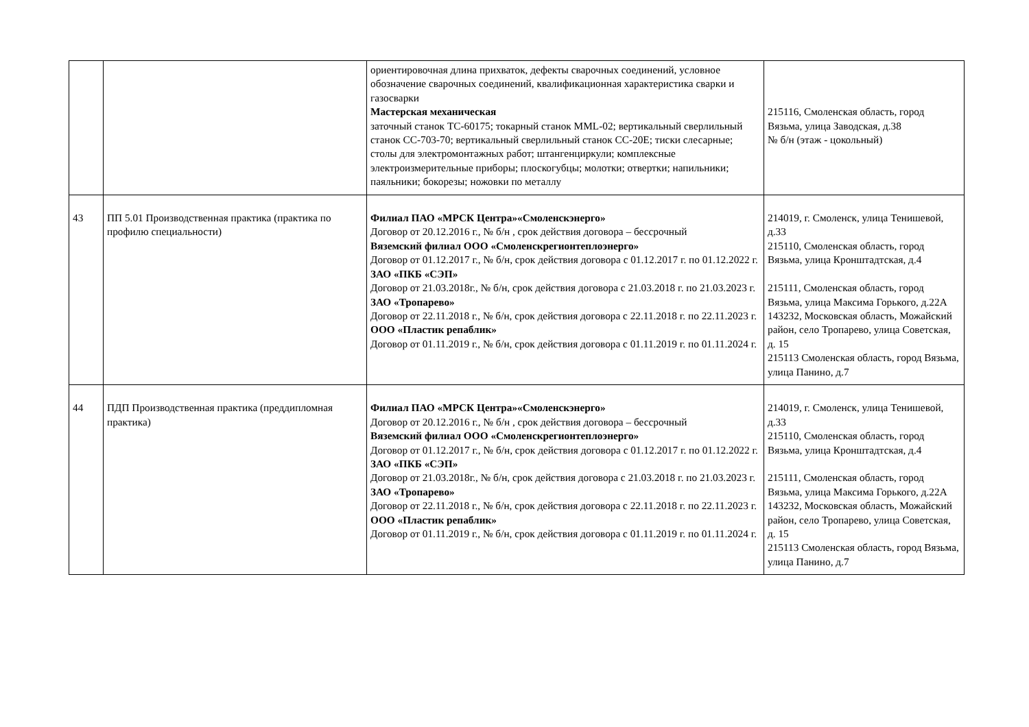| | | ориентировочная длина прихваток, дефекты сварочных соединений, условное обозначение сварочных соединений, квалификационная характеристика сварки и газосварки Мастерская механическая заточный станок ТС-60175; токарный станок MML-02; вертикальный сверлильный станок СС-703-70; вертикальный сверлильный станок СС-20Е; тиски слесарные; столы для электромонтажных работ; штангенциркули; комплексные электроизмерительные приборы; плоскогубцы; молотки; отвертки; напильники; паяльники; бокорезы; ножовки по металлу | 215116, Смоленская область, город Вязьма, улица Заводская, д.38 № б/н (этаж - цокольный) |
| 43 | ПП 5.01 Производственная практика (практика по профилю специальности) | Филиал ПАО «МРСК Центра»«Смоленскэнерго» Договор от 20.12.2016 г., № б/н , срок действия договора – бессрочный Вяземский филиал ООО «Смоленскрегионтеплоэнерго» Договор от 01.12.2017 г., № б/н, срок действия договора с 01.12.2017 г. по 01.12.2022 г. ЗАО «ПКБ «СЭП» Договор от 21.03.2018г., № б/н, срок действия договора с 21.03.2018 г. по 21.03.2023 г. ЗАО «Тропарево» Договор от 22.11.2018 г., № б/н, срок действия договора с 22.11.2018 г. по 22.11.2023 г. ООО «Пластик репаблик» Договор от 01.11.2019 г., № б/н, срок действия договора с 01.11.2019 г. по 01.11.2024 г. | 214019, г. Смоленск, улица Тенишевой, д.33 215110, Смоленская область, город Вязьма, улица Кронштадтская, д.4 215111, Смоленская область, город Вязьма, улица Максима Горького, д.22А 143232, Московская область, Можайский район, село Тропарево, улица Советская, д. 15 215113 Смоленская область, город Вязьма, улица Панино, д.7 |
| 44 | ПДП Производственная практика (преддипломная практика) | Филиал ПАО «МРСК Центра»«Смоленскэнерго» Договор от 20.12.2016 г., № б/н , срок действия договора – бессрочный Вяземский филиал ООО «Смоленскрегионтеплоэнерго» Договор от 01.12.2017 г., № б/н, срок действия договора с 01.12.2017 г. по 01.12.2022 г. ЗАО «ПКБ «СЭП» Договор от 21.03.2018г., № б/н, срок действия договора с 21.03.2018 г. по 21.03.2023 г. ЗАО «Тропарево» Договор от 22.11.2018 г., № б/н, срок действия договора с 22.11.2018 г. по 22.11.2023 г. ООО «Пластик репаблик» Договор от 01.11.2019 г., № б/н, срок действия договора с 01.11.2019 г. по 01.11.2024 г. | 214019, г. Смоленск, улица Тенишевой, д.33 215110, Смоленская область, город Вязьма, улица Кронштадтская, д.4 215111, Смоленская область, город Вязьма, улица Максима Горького, д.22А 143232, Московская область, Можайский район, село Тропарево, улица Советская, д. 15 215113 Смоленская область, город Вязьма, улица Панино, д.7 |